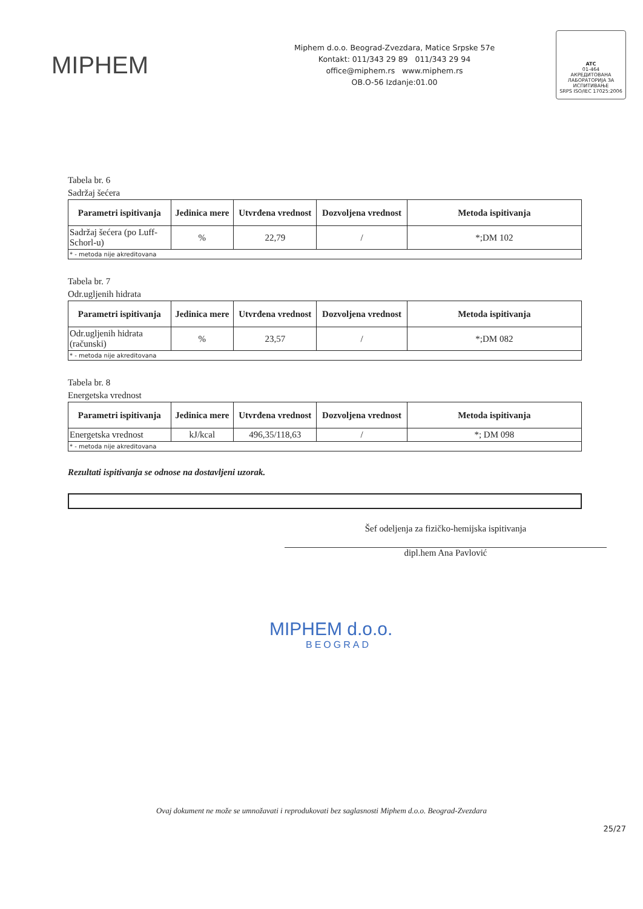MIPHEM
Miphem d.o.o. Beograd-Zvezdara, Matice Srpske 57e
Kontakt: 011/343 29 89 011/343 29 94
office@miphem.rs www.miphem.rs
OB.O-56 Izdanje:01.00
ATC
01-464
АКРЕДИТОВАНА ЛАБОРАТОРИЈА ЗА ИСПИТИВАЊЕ
SRPS ISO/IEC 17025:2006
Tabela br. 6
Sadržaj šećera
| Parametri ispitivanja | Jedinica mere | Utvrđena vrednost | Dozvoljena vrednost | Metoda ispitivanja |
| --- | --- | --- | --- | --- |
| Sadržaj šećera (po Luff-Schorl-u) | % | 22,79 | / | *;DM 102 |
| * - metoda nije akreditovana | | | | |
Tabela br. 7
Odr.ugljenih hidrata
| Parametri ispitivanja | Jedinica mere | Utvrđena vrednost | Dozvoljena vrednost | Metoda ispitivanja |
| --- | --- | --- | --- | --- |
| Odr.ugljenih hidrata (računski) | % | 23,57 | / | *;DM 082 |
| * - metoda nije akreditovana | | | | |
Tabela br. 8
Energetska vrednost
| Parametri ispitivanja | Jedinica mere | Utvrđena vrednost | Dozvoljena vrednost | Metoda ispitivanja |
| --- | --- | --- | --- | --- |
| Energetska vrednost | kJ/kcal | 496,35/118,63 | / | *; DM 098 |
| * - metoda nije akreditovana | | | | |
Rezultati ispitivanja se odnose na dostavljeni uzorak.
Šef odeljenja za fizičko-hemijska ispitivanja
dipl.hem Ana Pavlović
MIPHEM d.o.o.
BEOGRAD
Ovaj dokument ne može se umnožavati i reprodukovati bez saglasnosti Miphem d.o.o. Beograd-Zvezdara
25/27